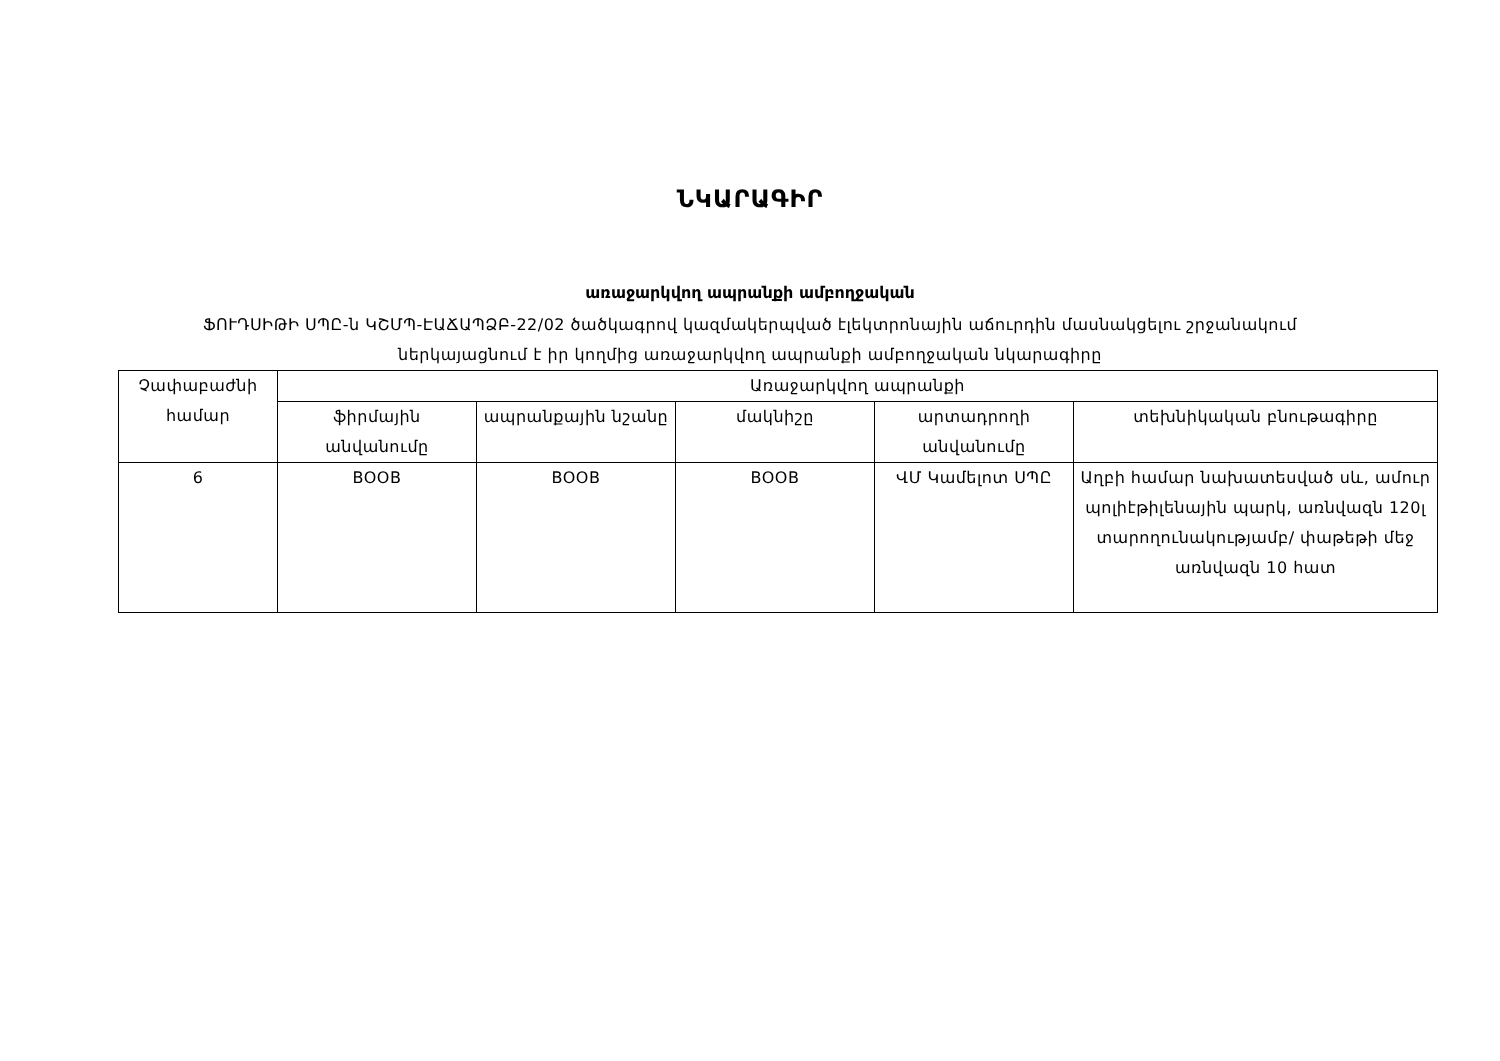ՆԿԱՐԱԳԻՐ
առաջարկվող ապրանքի ամբողջական
ՖՈՒԴՍԻԹԻ ՍՊԸ-ն ԿՇՄՊ-ԷԱՃԱՊՁԲ-22/02 ծածկագրով կազմակերպված էլեկտրոնային աճուրդին մասնակցելու շրջանակում
ներկայացնում է իր կողմից առաջարկվող ապրանքի ամբողջական նկարագիրը
| Չափաբաժնի համար | Առաջարկվող ապրանքի | | | | |
| --- | --- | --- | --- | --- | --- |
| | ֆիրմային անվանումը | ապրանքային նշանը | մակնիշը | արտադրողի անվանումը | տեխնիկական բնութագիրը |
| 6 | BOOB | BOOB | BOOB | ՎՄ Կամելոտ ՍՊԸ | Աղբի համար նախատեսված սև, ամուր պոլիէթիլենային պարկ, առնվազն 120լ տարողունակությամբ/ փաթեթի մեջ առնվազն 10 հատ |